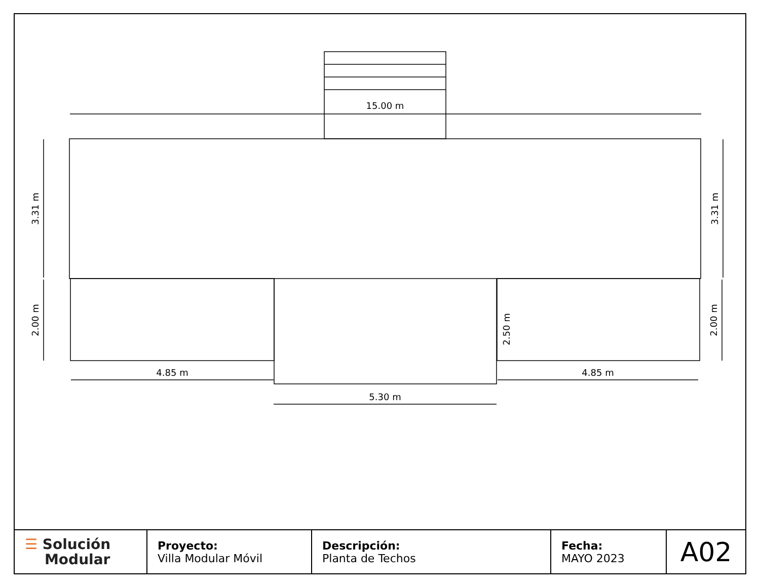15.00 m
4.85 m
4.85 m
5.30 m
3.31 m
3.31 m
2.00 m
2.00 m
2.50 m
| ☰ Solución Modular | Proyecto: Villa Modular Móvil | Descripción: Planta de Techos | Fecha: MAYO 2023 | A02 |